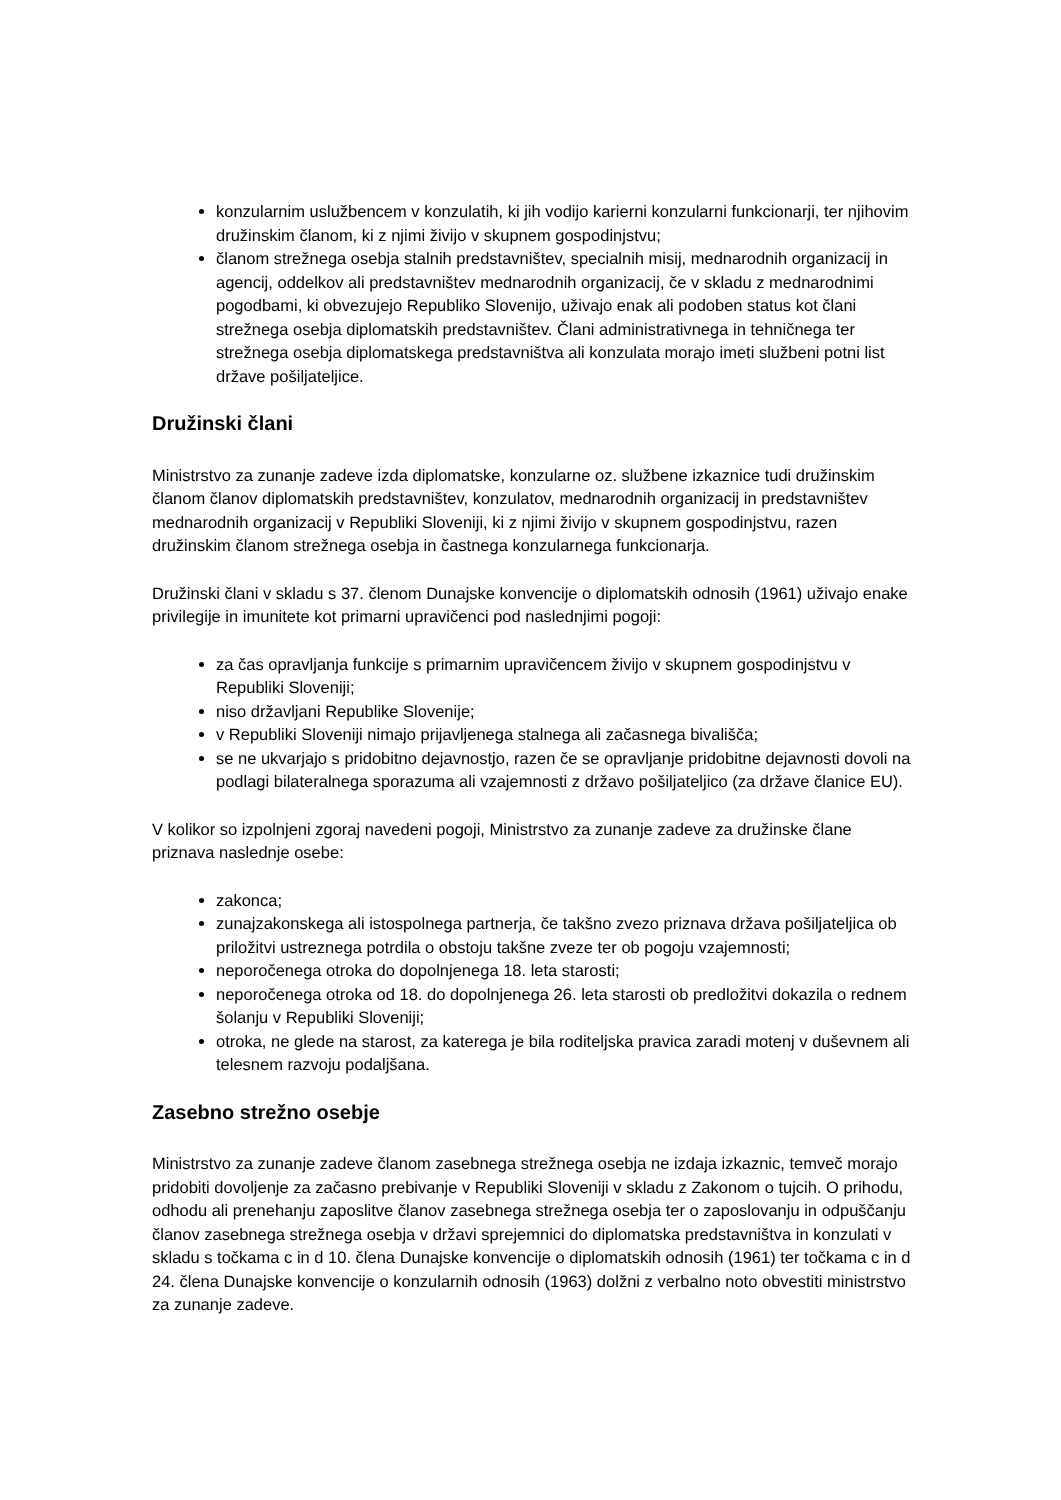konzularnim uslužbencem v konzulatih, ki jih vodijo karierni konzularni funkcionarji, ter njihovim družinskim članom, ki z njimi živijo v skupnem gospodinjstvu;
članom strežnega osebja stalnih predstavništev, specialnih misij, mednarodnih organizacij in agencij, oddelkov ali predstavništev mednarodnih organizacij, če v skladu z mednarodnimi pogodbami, ki obvezujejo Republiko Slovenijo, uživajo enak ali podoben status kot člani strežnega osebja diplomatskih predstavništev. Člani administrativnega in tehničnega ter strežnega osebja diplomatskega predstavništva ali konzulata morajo imeti službeni potni list države pošiljateljice.
Družinski člani
Ministrstvo za zunanje zadeve izda diplomatske, konzularne oz. službene izkaznice tudi družinskim članom članov diplomatskih predstavništev, konzulatov, mednarodnih organizacij in predstavništev mednarodnih organizacij v Republiki Sloveniji, ki z njimi živijo v skupnem gospodinjstvu, razen družinskim članom strežnega osebja in častnega konzularnega funkcionarja.
Družinski člani v skladu s 37. členom Dunajske konvencije o diplomatskih odnosih (1961) uživajo enake privilegije in imunitete kot primarni upravičenci pod naslednjimi pogoji:
za čas opravljanja funkcije s primarnim upravičencem živijo v skupnem gospodinjstvu v Republiki Sloveniji;
niso državljani Republike Slovenije;
v Republiki Sloveniji nimajo prijavljenega stalnega ali začasnega bivališča;
se ne ukvarjajo s pridobitno dejavnostjo, razen če se opravljanje pridobitne dejavnosti dovoli na podlagi bilateralnega sporazuma ali vzajemnosti z državo pošiljateljico (za države članice EU).
V kolikor so izpolnjeni zgoraj navedeni pogoji, Ministrstvo za zunanje zadeve za družinske člane priznava naslednje osebe:
zakonca;
zunajzakonskega ali istospolnega partnerja, če takšno zvezo priznava država pošiljateljica ob priložitvi ustreznega potrdila o obstoju takšne zveze ter ob pogoju vzajemnosti;
neporočenega otroka do dopolnjenega 18. leta starosti;
neporočenega otroka od 18. do dopolnjenega 26. leta starosti ob predložitvi dokazila o rednem šolanju v Republiki Sloveniji;
otroka, ne glede na starost, za katerega je bila roditeljska pravica zaradi motenj v duševnem ali telesnem razvoju podaljšana.
Zasebno strežno osebje
Ministrstvo za zunanje zadeve članom zasebnega strežnega osebja ne izdaja izkaznic, temveč morajo pridobiti dovoljenje za začasno prebivanje v Republiki Sloveniji v skladu z Zakonom o tujcih. O prihodu, odhodu ali prenehanju zaposlitve članov zasebnega strežnega osebja ter o zaposlovanju in odpuščanju članov zasebnega strežnega osebja v državi sprejemnici do diplomatska predstavništva in konzulati v skladu s točkama c in d 10. člena Dunajske konvencije o diplomatskih odnosih (1961) ter točkama c in d 24. člena Dunajske konvencije o konzularnih odnosih (1963) dolžni z verbalno noto obvestiti ministrstvo za zunanje zadeve.